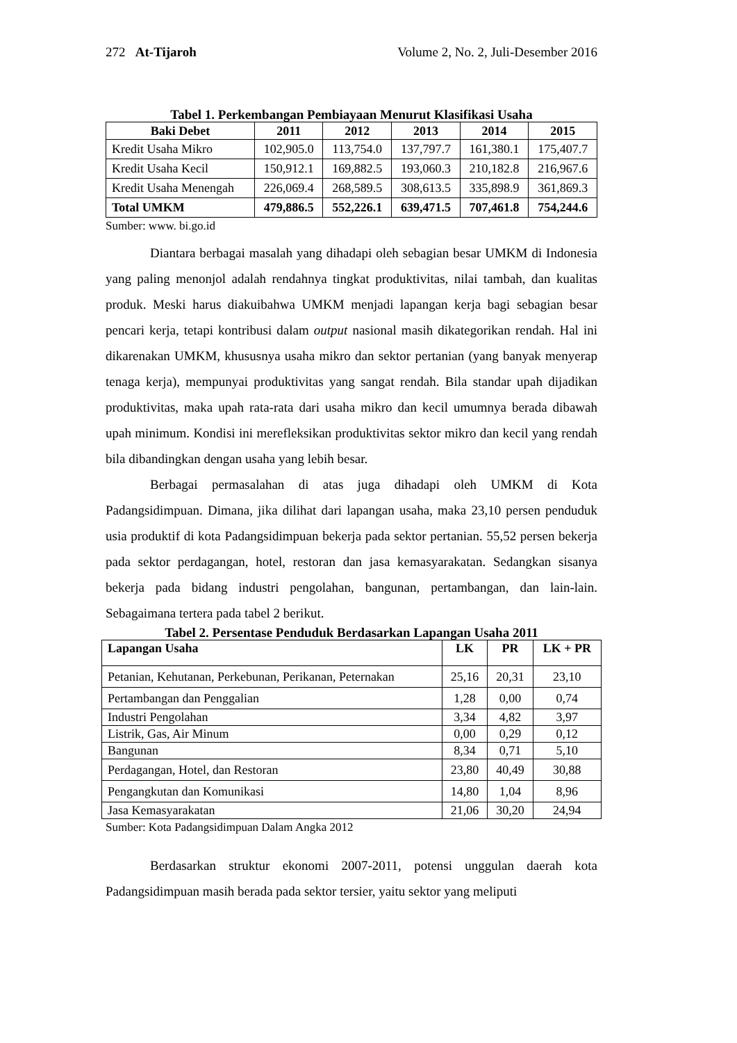272 At-Tijaroh Volume 2, No. 2, Juli-Desember 2016
Tabel 1. Perkembangan Pembiayaan Menurut Klasifikasi Usaha
| Baki Debet | 2011 | 2012 | 2013 | 2014 | 2015 |
| --- | --- | --- | --- | --- | --- |
| Kredit Usaha Mikro | 102,905.0 | 113,754.0 | 137,797.7 | 161,380.1 | 175,407.7 |
| Kredit Usaha Kecil | 150,912.1 | 169,882.5 | 193,060.3 | 210,182.8 | 216,967.6 |
| Kredit Usaha Menengah | 226,069.4 | 268,589.5 | 308,613.5 | 335,898.9 | 361,869.3 |
| Total UMKM | 479,886.5 | 552,226.1 | 639,471.5 | 707,461.8 | 754,244.6 |
Sumber: www. bi.go.id
Diantara berbagai masalah yang dihadapi oleh sebagian besar UMKM di Indonesia yang paling menonjol adalah rendahnya tingkat produktivitas, nilai tambah, dan kualitas produk. Meski harus diakuibahwa UMKM menjadi lapangan kerja bagi sebagian besar pencari kerja, tetapi kontribusi dalam output nasional masih dikategorikan rendah. Hal ini dikarenakan UMKM, khususnya usaha mikro dan sektor pertanian (yang banyak menyerap tenaga kerja), mempunyai produktivitas yang sangat rendah. Bila standar upah dijadikan produktivitas, maka upah rata-rata dari usaha mikro dan kecil umumnya berada dibawah upah minimum. Kondisi ini merefleksikan produktivitas sektor mikro dan kecil yang rendah bila dibandingkan dengan usaha yang lebih besar.
Berbagai permasalahan di atas juga dihadapi oleh UMKM di Kota Padangsidimpuan. Dimana, jika dilihat dari lapangan usaha, maka 23,10 persen penduduk usia produktif di kota Padangsidimpuan bekerja pada sektor pertanian. 55,52 persen bekerja pada sektor perdagangan, hotel, restoran dan jasa kemasyarakatan. Sedangkan sisanya bekerja pada bidang industri pengolahan, bangunan, pertambangan, dan lain-lain. Sebagaimana tertera pada tabel 2 berikut.
Tabel 2. Persentase Penduduk Berdasarkan Lapangan Usaha 2011
| Lapangan Usaha | LK | PR | LK + PR |
| --- | --- | --- | --- |
| Petanian, Kehutanan, Perkebunan, Perikanan, Peternakan | 25,16 | 20,31 | 23,10 |
| Pertambangan dan Penggalian | 1,28 | 0,00 | 0,74 |
| Industri Pengolahan | 3,34 | 4,82 | 3,97 |
| Listrik, Gas, Air Minum | 0,00 | 0,29 | 0,12 |
| Bangunan | 8,34 | 0,71 | 5,10 |
| Perdagangan, Hotel, dan Restoran | 23,80 | 40,49 | 30,88 |
| Pengangkutan dan Komunikasi | 14,80 | 1,04 | 8,96 |
| Jasa Kemasyarakatan | 21,06 | 30,20 | 24,94 |
Sumber: Kota Padangsidimpuan Dalam Angka 2012
Berdasarkan struktur ekonomi 2007-2011, potensi unggulan daerah kota Padangsidimpuan masih berada pada sektor tersier, yaitu sektor yang meliputi